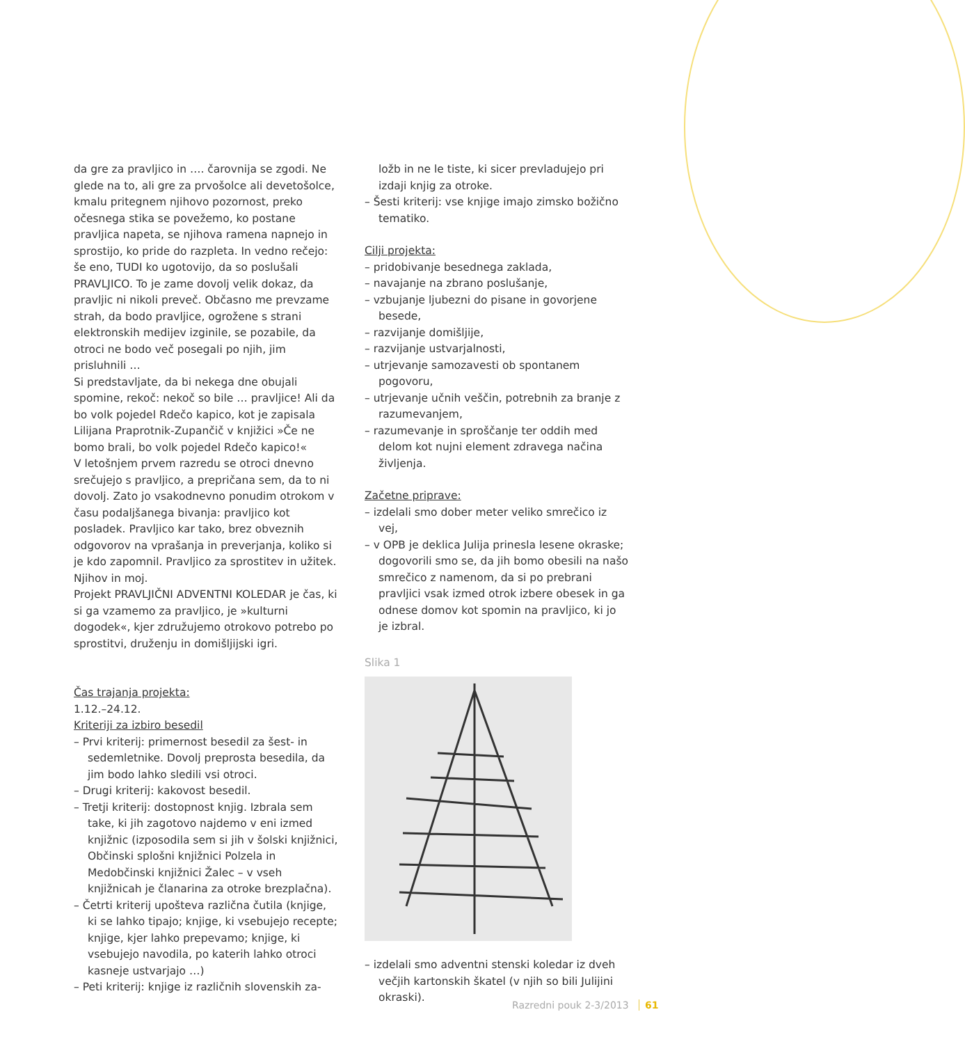da gre za pravljico in …. čarovnija se zgodi. Ne glede na to, ali gre za prvošolce ali devetošolce, kmalu pritegnem njihovo pozornost, preko očesnega stika se povežemo, ko postane pravljica napeta, se njihova ramena napnejo in sprostijo, ko pride do razpleta. In vedno rečejo: še eno, TUDI ko ugotovijo, da so poslušali PRAVLJICO. To je zame dovolj velik dokaz, da pravljic ni nikoli preveč. Občasno me prevzame strah, da bodo pravljice, ogrožene s strani elektronskih medijev izginile, se pozabile, da otroci ne bodo več posegali po njih, jim prisluhnili …
Si predstavljate, da bi nekega dne obujali spomine, rekoč: nekoč so bile … pravljice! Ali da bo volk pojedel Rdečo kapico, kot je zapisala Lilijana Praprotnik-Zupančič v knjižici »Če ne bomo brali, bo volk pojedel Rdečo kapico!«
V letošnjem prvem razredu se otroci dnevno srečujejo s pravljico, a prepričana sem, da to ni dovolj. Zato jo vsakodnevno ponudim otrokom v času podaljšanega bivanja: pravljico kot posladek. Pravljico kar tako, brez obveznih odgovorov na vprašanja in preverjanja, koliko si je kdo zapomnil. Pravljico za sprostitev in užitek.
Njihov in moj.
Projekt PRAVLJIČNI ADVENTNI KOLEDAR je čas, ki si ga vzamemo za pravljico, je »kulturni dogodek«, kjer združujemo otrokovo potrebo po sprostitvi, druženju in domišljijski igri.
Čas trajanja projekta:
1.12.–24.12.
Kriteriji za izbiro besedil
– Prvi kriterij: primernost besedil za šest- in sedemletnike. Dovolj preprosta besedila, da jim bodo lahko sledili vsi otroci.
– Drugi kriterij: kakovost besedil.
– Tretji kriterij: dostopnost knjig. Izbrala sem take, ki jih zagotovo najdemo v eni izmed knjižnic (izposodila sem si jih v šolski knjižnici, Občinski splošni knjižnici Polzela in Medobčinski knjižnici Žalec – v vseh knjižnicah je članarina za otroke brezplačna).
– Četrti kriterij upošteva različna čutila (knjige, ki se lahko tipajo; knjige, ki vsebujejo recepte; knjige, kjer lahko prepevamo; knjige, ki vsebujejo navodila, po katerih lahko otroci kasneje ustvarjajo …)
– Peti kriterij: knjige iz različnih slovenskih za-
ložb in ne le tiste, ki sicer prevladujejo pri izdaji knjig za otroke.
– Šesti kriterij: vse knjige imajo zimsko božično tematiko.
Cilji projekta:
– pridobivanje besednega zaklada,
– navajanje na zbrano poslušanje,
– vzbujanje ljubezni do pisane in govorjene besede,
– razvijanje domišljije,
– razvijanje ustvarjalnosti,
– utrjevanje samozavesti ob spontanem pogovoru,
– utrjevanje učnih veščin, potrebnih za branje z razumevanjem,
– razumevanje in sproščanje ter oddih med delom kot nujni element zdravega načina življenja.
Začetne priprave:
– izdelali smo dober meter veliko smrečico iz vej,
– v OPB je deklica Julija prinesla lesene okraske; dogovorili smo se, da jih bomo obesili na našo smrečico z namenom, da si po prebrani pravljici vsak izmed otrok izbere obesek in ga odnese domov kot spomin na pravljico, ki jo je izbral.
Slika 1
– izdelali smo adventni stenski koledar iz dveh večjih kartonskih škatel (v njih so bili Julijini okraski).
Razredni pouk 2-3/2013 61